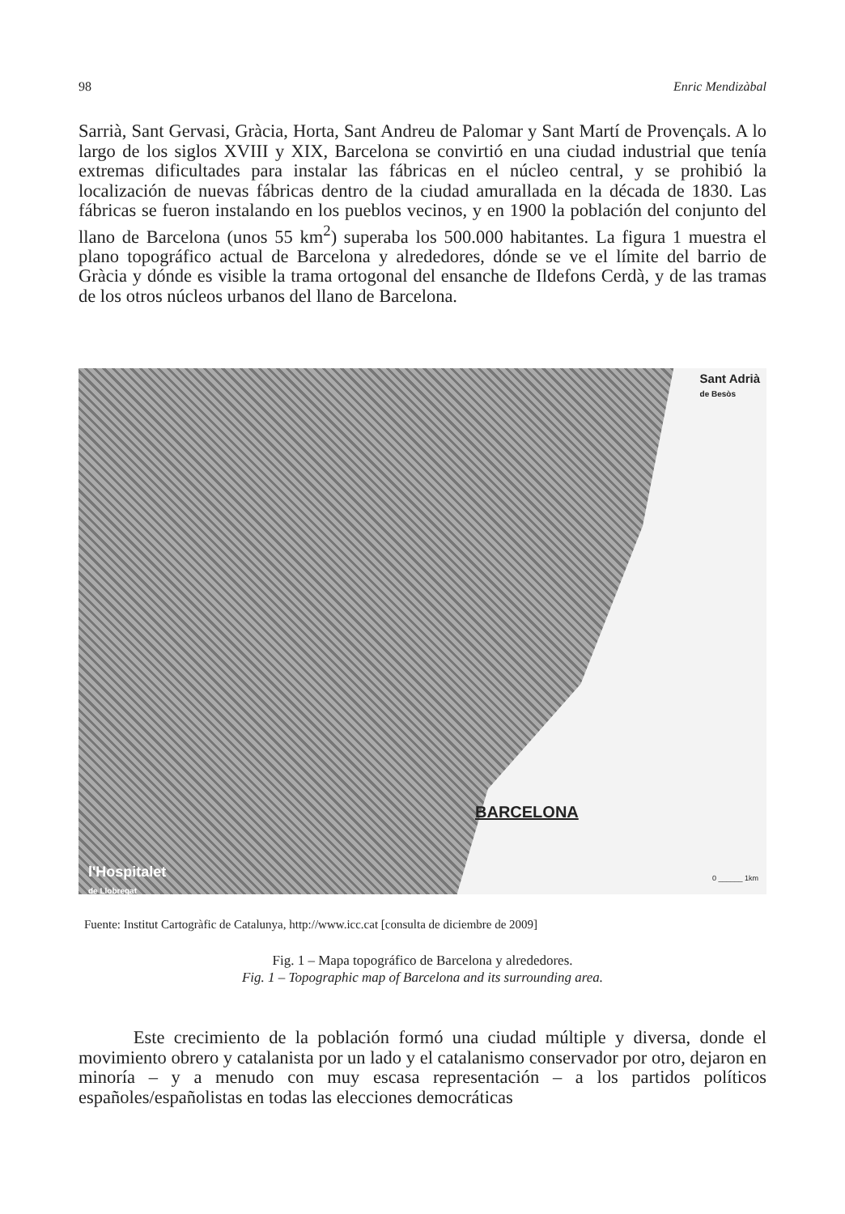98 Enric Mendizàbal
Sarrià, Sant Gervasi, Gràcia, Horta, Sant Andreu de Palomar y Sant Martí de Provençals. A lo largo de los siglos XVIII y XIX, Barcelona se convirtió en una ciudad industrial que tenía extremas dificultades para instalar las fábricas en el núcleo central, y se prohibió la localización de nuevas fábricas dentro de la ciudad amurallada en la década de 1830. Las fábricas se fueron instalando en los pueblos vecinos, y en 1900 la población del conjunto del llano de Barcelona (unos 55 km<sup>2</sup>) superaba los 500.000 habitantes. La figura 1 muestra el plano topográfico actual de Barcelona y alrededores, dónde se ve el límite del barrio de Gràcia y dónde es visible la trama ortogonal del ensanche de Ildefons Cerdà, y de las tramas de los otros núcleos urbanos del llano de Barcelona.
Sant Adrià
de Besòs
BARCELONA
l'Hospitalet
de Llobregat
0 ______ 1km
Fuente: Institut Cartogràfic de Catalunya, http://www.icc.cat [consulta de diciembre de 2009]
Fig. 1 – Mapa topográfico de Barcelona y alrededores.
Fig. 1 – Topographic map of Barcelona and its surrounding area.
Este crecimiento de la población formó una ciudad múltiple y diversa, donde el movimiento obrero y catalanista por un lado y el catalanismo conservador por otro, dejaron en minoría – y a menudo con muy escasa representación – a los partidos políticos españoles/españolistas en todas las elecciones democráticas